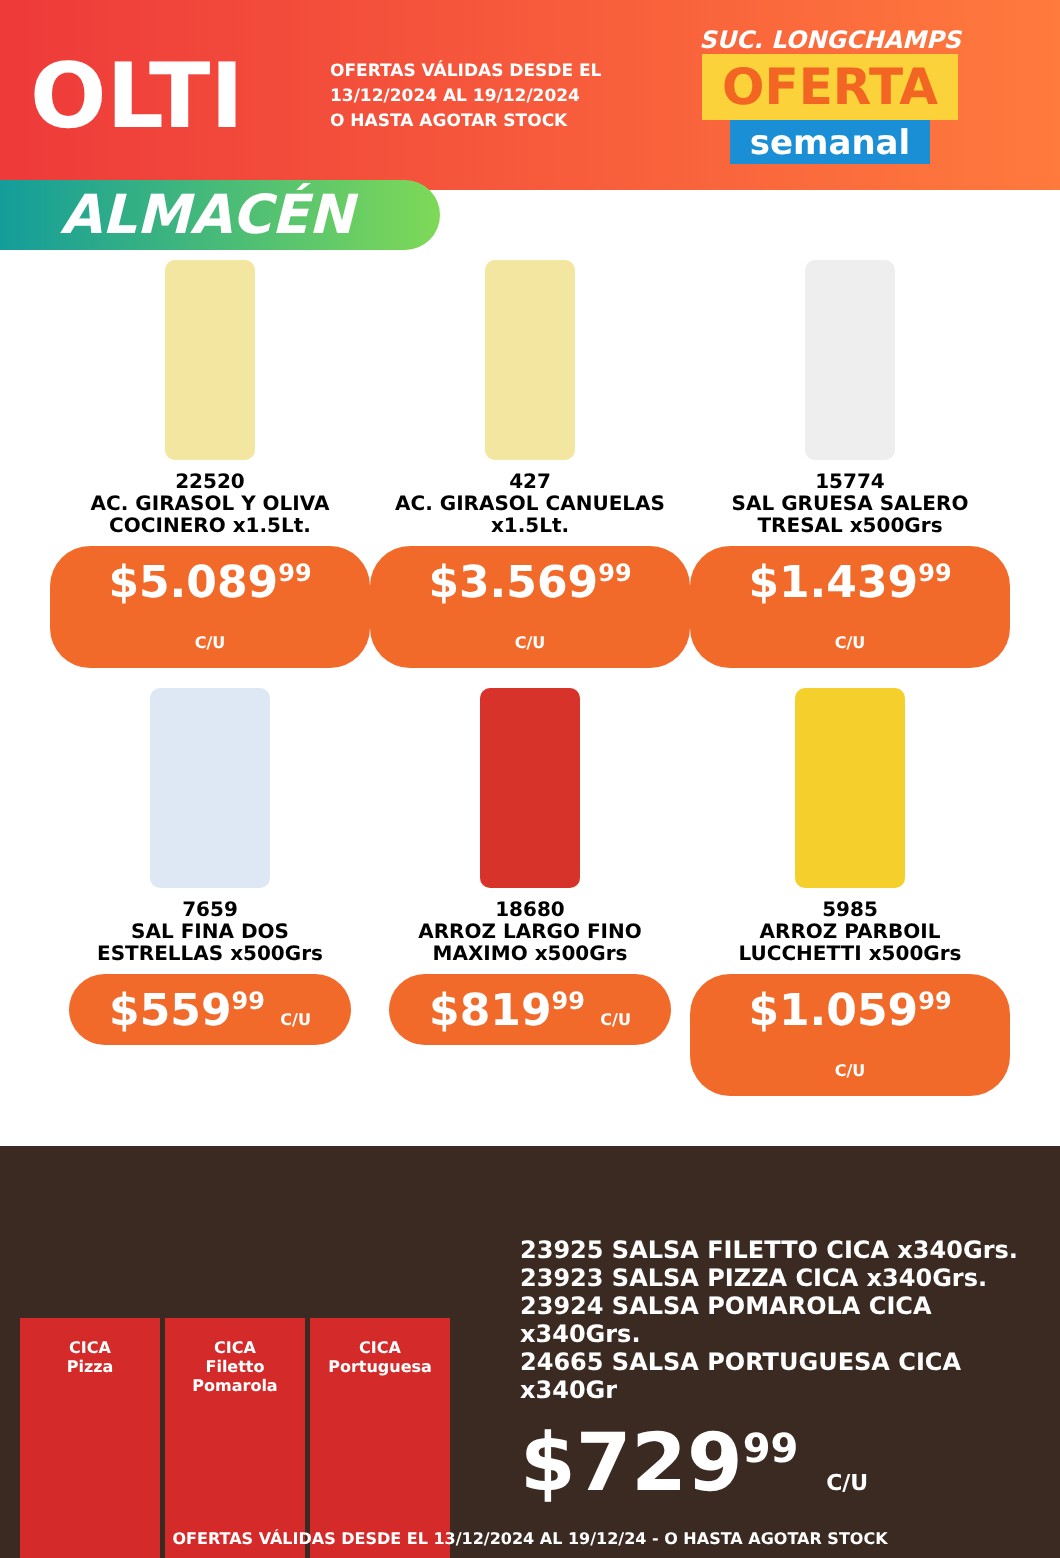OLTI
OFERTAS VÁLIDAS DESDE EL
13/12/2024 AL 19/12/2024
O HASTA AGOTAR STOCK
SUC. LONGCHAMPS
OFERTA
semanal
ALMACÉN
22520
AC. GIRASOL Y OLIVA
COCINERO x1.5Lt.
$5.089<sup>99</sup> C/U
427
AC. GIRASOL CANUELAS
x1.5Lt.
$3.569<sup>99</sup> C/U
15774
SAL GRUESA SALERO
TRESAL x500Grs
$1.439<sup>99</sup> C/U
7659
SAL FINA DOS
ESTRELLAS x500Grs
$559<sup>99</sup> C/U
18680
ARROZ LARGO FINO
MAXIMO x500Grs
$819<sup>99</sup> C/U
5985
ARROZ PARBOIL
LUCCHETTI x500Grs
$1.059<sup>99</sup> C/U
CICA
Pizza
CICA
Filetto
Pomarola
CICA
Portuguesa
23925 SALSA FILETTO CICA x340Grs.
23923 SALSA PIZZA CICA x340Grs.
23924 SALSA POMAROLA CICA x340Grs.
24665 SALSA PORTUGUESA CICA x340Gr
$729<sup>99</sup> C/U
OFERTAS VÁLIDAS DESDE EL 13/12/2024 AL 19/12/24 - O HASTA AGOTAR STOCK